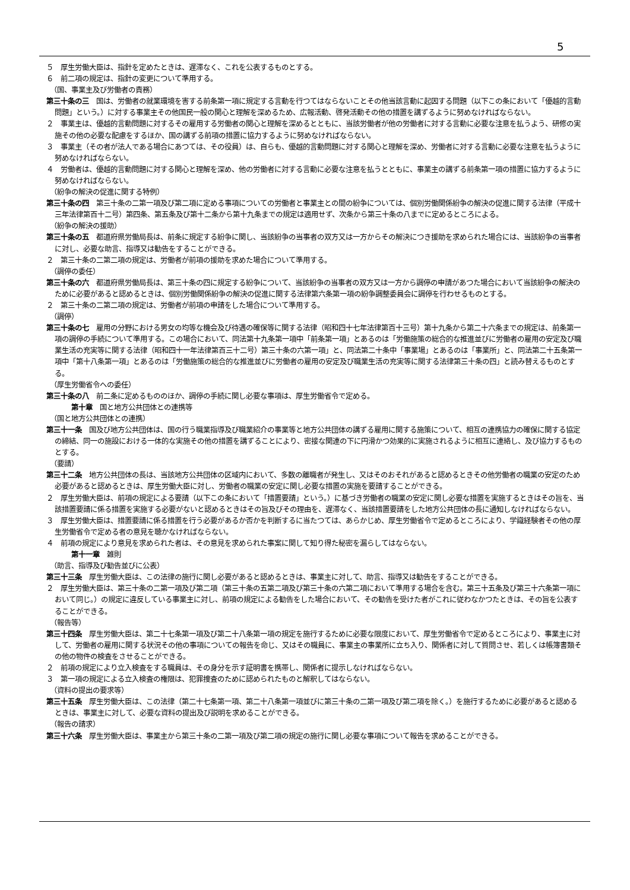5
５　厚生労働大臣は、指針を定めたときは、遅滞なく、これを公表するものとする。
６　前二項の規定は、指針の変更について準用する。
（国、事業主及び労働者の責務）
第三十条の三　国は、労働者の就業環境を害する前条第一項に規定する言動を行つてはならないことその他当該言動に起因する問題（以下この条において「優越的言動問題」という。）に対する事業主その他国民一般の関心と理解を深めるため、広報活動、啓発活動その他の措置を講ずるように努めなければならない。
２　事業主は、優越的言動問題に対するその雇用する労働者の関心と理解を深めるとともに、当該労働者が他の労働者に対する言動に必要な注意を払うよう、研修の実施その他の必要な配慮をするほか、国の講ずる前項の措置に協力するように努めなければならない。
３　事業主（その者が法人である場合にあつては、その役員）は、自らも、優越的言動問題に対する関心と理解を深め、労働者に対する言動に必要な注意を払うように努めなければならない。
４　労働者は、優越的言動問題に対する関心と理解を深め、他の労働者に対する言動に必要な注意を払うとともに、事業主の講ずる前条第一項の措置に協力するように努めなければならない。
（紛争の解決の促進に関する特例）
第三十条の四　第三十条の二第一項及び第二項に定める事項についての労働者と事業主との間の紛争については、個別労働関係紛争の解決の促進に関する法律（平成十三年法律第百十二号）第四条、第五条及び第十二条から第十九条までの規定は適用せず、次条から第三十条の八までに定めるところによる。
（紛争の解決の援助）
第三十条の五　都道府県労働局長は、前条に規定する紛争に関し、当該紛争の当事者の双方又は一方からその解決につき援助を求められた場合には、当該紛争の当事者に対し、必要な助言、指導又は勧告をすることができる。
２　第三十条の二第二項の規定は、労働者が前項の援助を求めた場合について準用する。
（調停の委任）
第三十条の六　都道府県労働局長は、第三十条の四に規定する紛争について、当該紛争の当事者の双方又は一方から調停の申請があつた場合において当該紛争の解決のために必要があると認めるときは、個別労働関係紛争の解決の促進に関する法律第六条第一項の紛争調整委員会に調停を行わせるものとする。
２　第三十条の二第二項の規定は、労働者が前項の申請をした場合について準用する。
（調停）
第三十条の七　雇用の分野における男女の均等な機会及び待遇の確保等に関する法律（昭和四十七年法律第百十三号）第十九条から第二十六条までの規定は、前条第一項の調停の手続について準用する。この場合において、同法第十九条第一項中「前条第一項」とあるのは「労働施策の総合的な推進並びに労働者の雇用の安定及び職業生活の充実等に関する法律（昭和四十一年法律第百三十二号）第三十条の六第一項」と、同法第二十条中「事業場」とあるのは「事業所」と、同法第二十五条第一項中「第十八条第一項」とあるのは「労働施策の総合的な推進並びに労働者の雇用の安定及び職業生活の充実等に関する法律第三十条の四」と読み替えるものとする。
（厚生労働省令への委任）
第三十条の八　前二条に定めるもののほか、調停の手続に関し必要な事項は、厚生労働省令で定める。
第十章　国と地方公共団体との連携等
（国と地方公共団体との連携）
第三十一条　国及び地方公共団体は、国の行う職業指導及び職業紹介の事業等と地方公共団体の講ずる雇用に関する施策について、相互の連携協力の確保に関する協定の締結、同一の施設における一体的な実施その他の措置を講ずることにより、密接な関連の下に円滑かつ効果的に実施されるように相互に連絡し、及び協力するものとする。
（要請）
第三十二条　地方公共団体の長は、当該地方公共団体の区域内において、多数の離職者が発生し、又はそのおそれがあると認めるときその他労働者の職業の安定のため必要があると認めるときは、厚生労働大臣に対し、労働者の職業の安定に関し必要な措置の実施を要請することができる。
２　厚生労働大臣は、前項の規定による要請（以下この条において「措置要請」という。）に基づき労働者の職業の安定に関し必要な措置を実施するときはその旨を、当該措置要請に係る措置を実施する必要がないと認めるときはその旨及びその理由を、遅滞なく、当該措置要請をした地方公共団体の長に通知しなければならない。
３　厚生労働大臣は、措置要請に係る措置を行う必要があるか否かを判断するに当たつては、あらかじめ、厚生労働省令で定めるところにより、学識経験者その他の厚生労働省令で定める者の意見を聴かなければならない。
４　前項の規定により意見を求められた者は、その意見を求められた事案に関して知り得た秘密を漏らしてはならない。
第十一章　雑則
（助言、指導及び勧告並びに公表）
第三十三条　厚生労働大臣は、この法律の施行に関し必要があると認めるときは、事業主に対して、助言、指導又は勧告をすることができる。
２　厚生労働大臣は、第三十条の二第一項及び第二項（第三十条の五第二項及び第三十条の六第二項において準用する場合を含む。第三十五条及び第三十六条第一項において同じ。）の規定に違反している事業主に対し、前項の規定による勧告をした場合において、その勧告を受けた者がこれに従わなかつたときは、その旨を公表することができる。
（報告等）
第三十四条　厚生労働大臣は、第二十七条第一項及び第二十八条第一項の規定を施行するために必要な限度において、厚生労働省令で定めるところにより、事業主に対して、労働者の雇用に関する状況その他の事項についての報告を命じ、又はその職員に、事業主の事業所に立ち入り、関係者に対して質問させ、若しくは帳簿書類その他の物件の検査をさせることができる。
２　前項の規定により立入検査をする職員は、その身分を示す証明書を携帯し、関係者に提示しなければならない。
３　第一項の規定による立入検査の権限は、犯罪捜査のために認められたものと解釈してはならない。
（資料の提出の要求等）
第三十五条　厚生労働大臣は、この法律（第二十七条第一項、第二十八条第一項並びに第三十条の二第一項及び第二項を除く。）を施行するために必要があると認めるときは、事業主に対して、必要な資料の提出及び説明を求めることができる。
（報告の請求）
第三十六条　厚生労働大臣は、事業主から第三十条の二第一項及び第二項の規定の施行に関し必要な事項について報告を求めることができる。